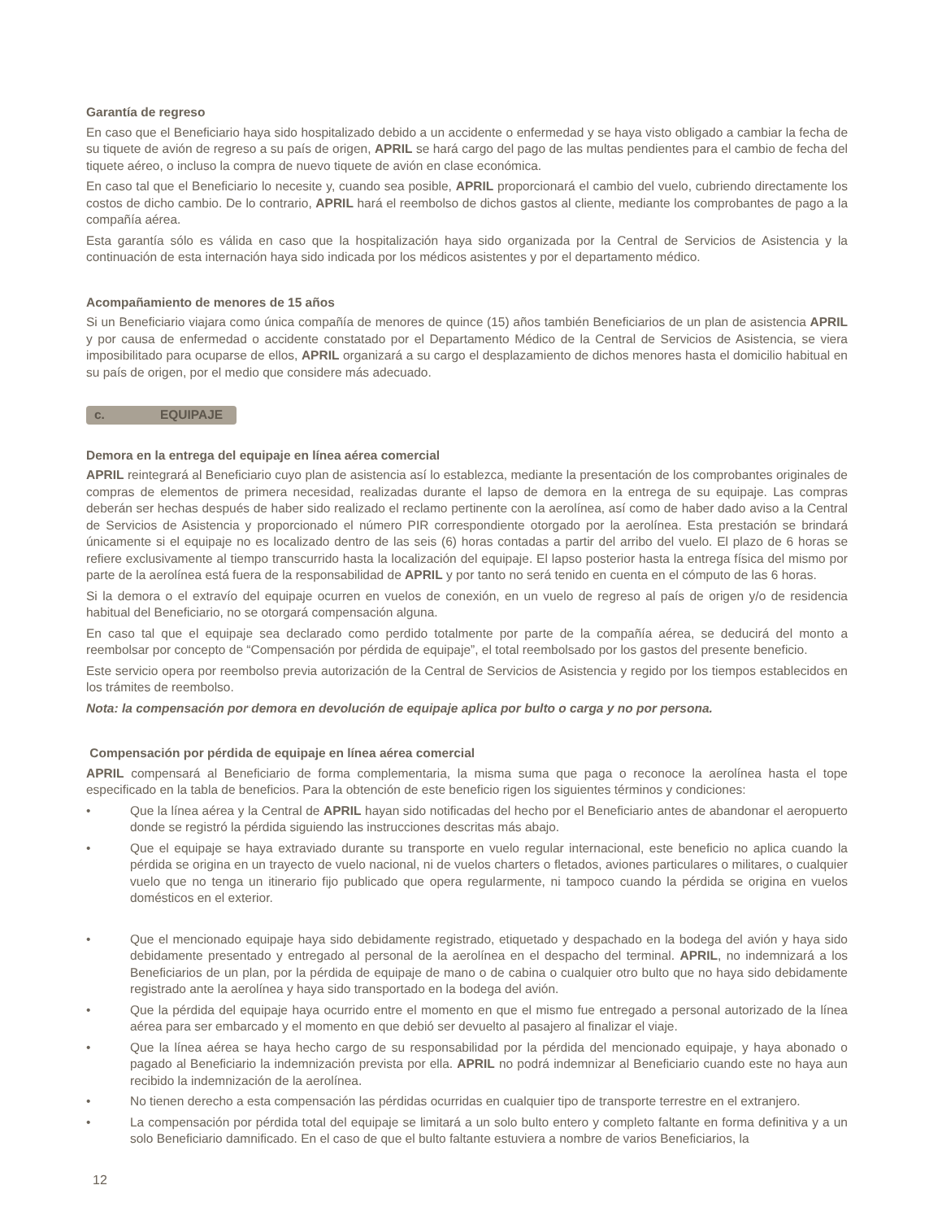Garantía de regreso
En caso que el Beneficiario haya sido hospitalizado debido a un accidente o enfermedad y se haya visto obligado a cambiar la fecha de su tiquete de avión de regreso a su país de origen, APRIL se hará cargo del pago de las multas pendientes para el cambio de fecha del tiquete aéreo, o incluso la compra de nuevo tiquete de avión en clase económica.
En caso tal que el Beneficiario lo necesite y, cuando sea posible, APRIL proporcionará el cambio del vuelo, cubriendo directamente los costos de dicho cambio. De lo contrario, APRIL hará el reembolso de dichos gastos al cliente, mediante los comprobantes de pago a la compañía aérea.
Esta garantía sólo es válida en caso que la hospitalización haya sido organizada por la Central de Servicios de Asistencia y la continuación de esta internación haya sido indicada por los médicos asistentes y por el departamento médico.
Acompañamiento de menores de 15 años
Si un Beneficiario viajara como única compañía de menores de quince (15) años también Beneficiarios de un plan de asistencia APRIL y por causa de enfermedad o accidente constatado por el Departamento Médico de la Central de Servicios de Asistencia, se viera imposibilitado para ocuparse de ellos, APRIL organizará a su cargo el desplazamiento de dichos menores hasta el domicilio habitual en su país de origen, por el medio que considere más adecuado.
c. EQUIPAJE
Demora en la entrega del equipaje en línea aérea comercial
APRIL reintegrará al Beneficiario cuyo plan de asistencia así lo establezca, mediante la presentación de los comprobantes originales de compras de elementos de primera necesidad, realizadas durante el lapso de demora en la entrega de su equipaje. Las compras deberán ser hechas después de haber sido realizado el reclamo pertinente con la aerolínea, así como de haber dado aviso a la Central de Servicios de Asistencia y proporcionado el número PIR correspondiente otorgado por la aerolínea. Esta prestación se brindará únicamente si el equipaje no es localizado dentro de las seis (6) horas contadas a partir del arribo del vuelo. El plazo de 6 horas se refiere exclusivamente al tiempo transcurrido hasta la localización del equipaje. El lapso posterior hasta la entrega física del mismo por parte de la aerolínea está fuera de la responsabilidad de APRIL y por tanto no será tenido en cuenta en el cómputo de las 6 horas.
Si la demora o el extravío del equipaje ocurren en vuelos de conexión, en un vuelo de regreso al país de origen y/o de residencia habitual del Beneficiario, no se otorgará compensación alguna.
En caso tal que el equipaje sea declarado como perdido totalmente por parte de la compañía aérea, se deducirá del monto a reembolsar por concepto de “Compensación por pérdida de equipaje”, el total reembolsado por los gastos del presente beneficio.
Este servicio opera por reembolso previa autorización de la Central de Servicios de Asistencia y regido por los tiempos establecidos en los trámites de reembolso.
Nota: la compensación por demora en devolución de equipaje aplica por bulto o carga y no por persona.
Compensación por pérdida de equipaje en línea aérea comercial
APRIL compensará al Beneficiario de forma complementaria, la misma suma que paga o reconoce la aerolínea hasta el tope especificado en la tabla de beneficios. Para la obtención de este beneficio rigen los siguientes términos y condiciones:
• Que la línea aérea y la Central de APRIL hayan sido notificadas del hecho por el Beneficiario antes de abandonar el aeropuerto donde se registró la pérdida siguiendo las instrucciones descritas más abajo.
• Que el equipaje se haya extraviado durante su transporte en vuelo regular internacional, este beneficio no aplica cuando la pérdida se origina en un trayecto de vuelo nacional, ni de vuelos charters o fletados, aviones particulares o militares, o cualquier vuelo que no tenga un itinerario fijo publicado que opera regularmente, ni tampoco cuando la pérdida se origina en vuelos domésticos en el exterior.
• Que el mencionado equipaje haya sido debidamente registrado, etiquetado y despachado en la bodega del avión y haya sido debidamente presentado y entregado al personal de la aerolínea en el despacho del terminal. APRIL, no indemnizará a los Beneficiarios de un plan, por la pérdida de equipaje de mano o de cabina o cualquier otro bulto que no haya sido debidamente registrado ante la aerolínea y haya sido transportado en la bodega del avión.
• Que la pérdida del equipaje haya ocurrido entre el momento en que el mismo fue entregado a personal autorizado de la línea aérea para ser embarcado y el momento en que debió ser devuelto al pasajero al finalizar el viaje.
• Que la línea aérea se haya hecho cargo de su responsabilidad por la pérdida del mencionado equipaje, y haya abonado o pagado al Beneficiario la indemnización prevista por ella. APRIL no podrá indemnizar al Beneficiario cuando este no haya aun recibido la indemnización de la aerolínea.
• No tienen derecho a esta compensación las pérdidas ocurridas en cualquier tipo de transporte terrestre en el extranjero.
• La compensación por pérdida total del equipaje se limitará a un solo bulto entero y completo faltante en forma definitiva y a un solo Beneficiario damnificado. En el caso de que el bulto faltante estuviera a nombre de varios Beneficiarios, la
12